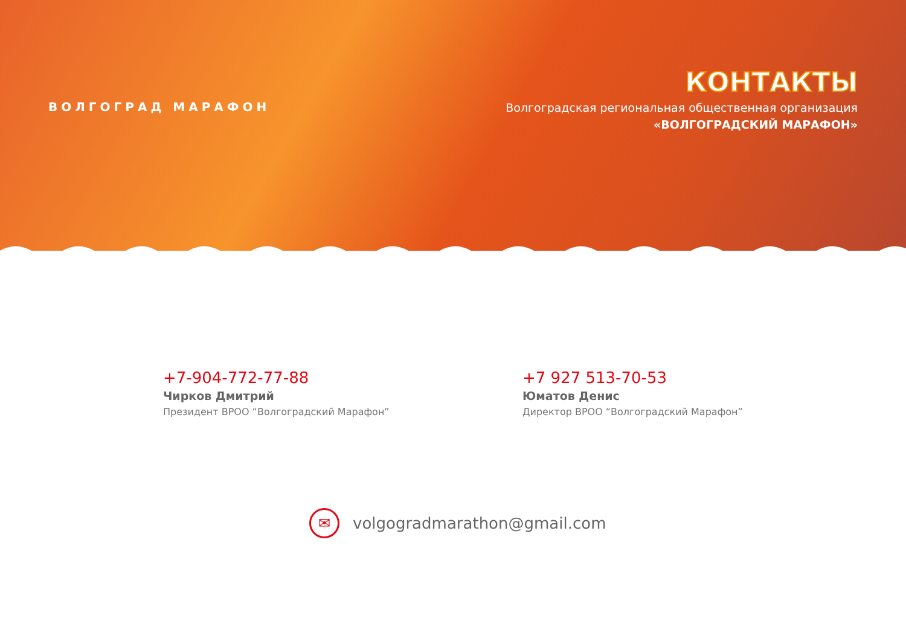ВОЛГОГРАД МАРАФОН
КОНТАКТЫ
Волгоградская региональная общественная организация
«ВОЛГОГРАДСКИЙ МАРАФОН»
+7-904-772-77-88
Чирков Дмитрий
Президент ВРОО “Волгоградский Марафон”
+7 927 513-70-53
Юматов Денис
Директор ВРОО “Волгоградский Марафон”
✉
volgogradmarathon@gmail.com